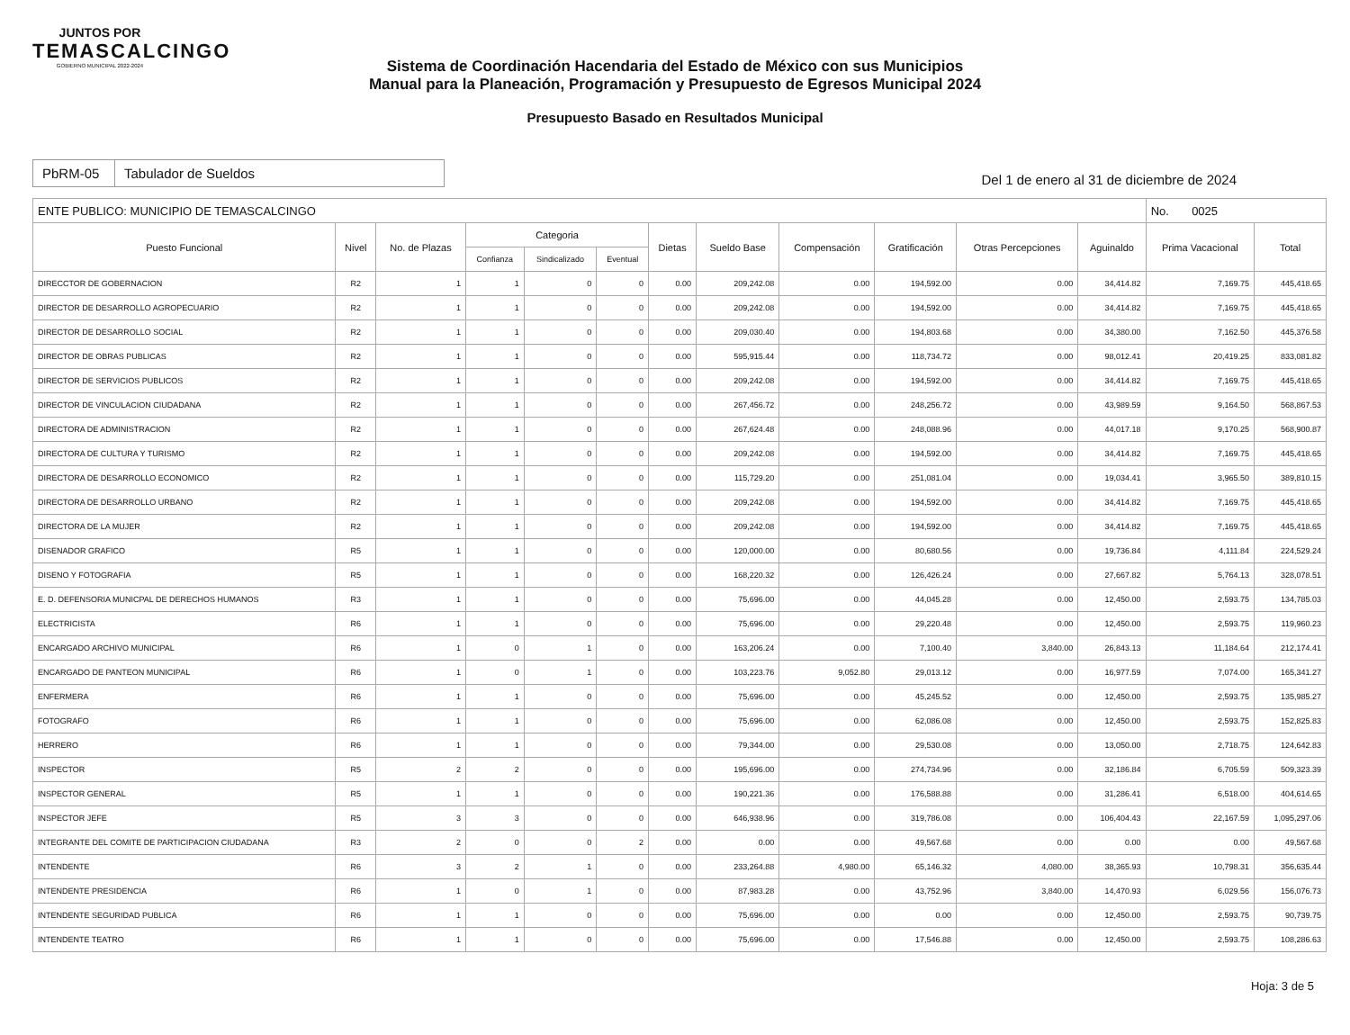JUNTOS POR
TEMASCALCINGO
GOBIERNO MUNICIPAL 2022-2024
Sistema de Coordinación Hacendaria del Estado de México con sus Municipios
Manual para la Planeación, Programación y Presupuesto de Egresos Municipal 2024
Presupuesto Basado en Resultados Municipal
PbRM-05 Tabulador de Sueldos
Del 1 de enero al 31 de diciembre de 2024
| ENTE PUBLICO: MUNICIPIO DE TEMASCALCINGO | | | | | | | | | | | | No. 0025 | |
| --- | --- | --- | --- | --- | --- | --- | --- | --- | --- | --- | --- | --- | --- |
| Puesto Funcional | Nivel | No. de Plazas | Categoria | | | Dietas | Sueldo Base | Compensación | Gratificación | Otras Percepciones | Aguinaldo | Prima Vacacional | Total |
| | | | Confianza | Sindicalizado | Eventual | | | | | | | | |
| DIRECCTOR DE GOBERNACION | R2 | 1 | 1 | 0 | 0 | 0.00 | 209,242.08 | 0.00 | 194,592.00 | 0.00 | 34,414.82 | 7,169.75 | 445,418.65 |
| DIRECTOR DE DESARROLLO AGROPECUARIO | R2 | 1 | 1 | 0 | 0 | 0.00 | 209,242.08 | 0.00 | 194,592.00 | 0.00 | 34,414.82 | 7,169.75 | 445,418.65 |
| DIRECTOR DE DESARROLLO SOCIAL | R2 | 1 | 1 | 0 | 0 | 0.00 | 209,030.40 | 0.00 | 194,803.68 | 0.00 | 34,380.00 | 7,162.50 | 445,376.58 |
| DIRECTOR DE OBRAS PUBLICAS | R2 | 1 | 1 | 0 | 0 | 0.00 | 595,915.44 | 0.00 | 118,734.72 | 0.00 | 98,012.41 | 20,419.25 | 833,081.82 |
| DIRECTOR DE SERVICIOS PUBLICOS | R2 | 1 | 1 | 0 | 0 | 0.00 | 209,242.08 | 0.00 | 194,592.00 | 0.00 | 34,414.82 | 7,169.75 | 445,418.65 |
| DIRECTOR DE VINCULACION CIUDADANA | R2 | 1 | 1 | 0 | 0 | 0.00 | 267,456.72 | 0.00 | 248,256.72 | 0.00 | 43,989.59 | 9,164.50 | 568,867.53 |
| DIRECTORA DE ADMINISTRACION | R2 | 1 | 1 | 0 | 0 | 0.00 | 267,624.48 | 0.00 | 248,088.96 | 0.00 | 44,017.18 | 9,170.25 | 568,900.87 |
| DIRECTORA DE CULTURA Y TURISMO | R2 | 1 | 1 | 0 | 0 | 0.00 | 209,242.08 | 0.00 | 194,592.00 | 0.00 | 34,414.82 | 7,169.75 | 445,418.65 |
| DIRECTORA DE DESARROLLO ECONOMICO | R2 | 1 | 1 | 0 | 0 | 0.00 | 115,729.20 | 0.00 | 251,081.04 | 0.00 | 19,034.41 | 3,965.50 | 389,810.15 |
| DIRECTORA DE DESARROLLO URBANO | R2 | 1 | 1 | 0 | 0 | 0.00 | 209,242.08 | 0.00 | 194,592.00 | 0.00 | 34,414.82 | 7,169.75 | 445,418.65 |
| DIRECTORA DE LA MUJER | R2 | 1 | 1 | 0 | 0 | 0.00 | 209,242.08 | 0.00 | 194,592.00 | 0.00 | 34,414.82 | 7,169.75 | 445,418.65 |
| DISENADOR GRAFICO | R5 | 1 | 1 | 0 | 0 | 0.00 | 120,000.00 | 0.00 | 80,680.56 | 0.00 | 19,736.84 | 4,111.84 | 224,529.24 |
| DISENO Y FOTOGRAFIA | R5 | 1 | 1 | 0 | 0 | 0.00 | 168,220.32 | 0.00 | 126,426.24 | 0.00 | 27,667.82 | 5,764.13 | 328,078.51 |
| E. D. DEFENSORIA MUNICPAL DE DERECHOS HUMANOS | R3 | 1 | 1 | 0 | 0 | 0.00 | 75,696.00 | 0.00 | 44,045.28 | 0.00 | 12,450.00 | 2,593.75 | 134,785.03 |
| ELECTRICISTA | R6 | 1 | 1 | 0 | 0 | 0.00 | 75,696.00 | 0.00 | 29,220.48 | 0.00 | 12,450.00 | 2,593.75 | 119,960.23 |
| ENCARGADO ARCHIVO MUNICIPAL | R6 | 1 | 0 | 1 | 0 | 0.00 | 163,206.24 | 0.00 | 7,100.40 | 3,840.00 | 26,843.13 | 11,184.64 | 212,174.41 |
| ENCARGADO DE PANTEON MUNICIPAL | R6 | 1 | 0 | 1 | 0 | 0.00 | 103,223.76 | 9,052.80 | 29,013.12 | 0.00 | 16,977.59 | 7,074.00 | 165,341.27 |
| ENFERMERA | R6 | 1 | 1 | 0 | 0 | 0.00 | 75,696.00 | 0.00 | 45,245.52 | 0.00 | 12,450.00 | 2,593.75 | 135,985.27 |
| FOTOGRAFO | R6 | 1 | 1 | 0 | 0 | 0.00 | 75,696.00 | 0.00 | 62,086.08 | 0.00 | 12,450.00 | 2,593.75 | 152,825.83 |
| HERRERO | R6 | 1 | 1 | 0 | 0 | 0.00 | 79,344.00 | 0.00 | 29,530.08 | 0.00 | 13,050.00 | 2,718.75 | 124,642.83 |
| INSPECTOR | R5 | 2 | 2 | 0 | 0 | 0.00 | 195,696.00 | 0.00 | 274,734.96 | 0.00 | 32,186.84 | 6,705.59 | 509,323.39 |
| INSPECTOR GENERAL | R5 | 1 | 1 | 0 | 0 | 0.00 | 190,221.36 | 0.00 | 176,588.88 | 0.00 | 31,286.41 | 6,518.00 | 404,614.65 |
| INSPECTOR JEFE | R5 | 3 | 3 | 0 | 0 | 0.00 | 646,938.96 | 0.00 | 319,786.08 | 0.00 | 106,404.43 | 22,167.59 | 1,095,297.06 |
| INTEGRANTE DEL COMITE DE PARTICIPACION CIUDADANA | R3 | 2 | 0 | 0 | 2 | 0.00 | 0.00 | 0.00 | 49,567.68 | 0.00 | 0.00 | 0.00 | 49,567.68 |
| INTENDENTE | R6 | 3 | 2 | 1 | 0 | 0.00 | 233,264.88 | 4,980.00 | 65,146.32 | 4,080.00 | 38,365.93 | 10,798.31 | 356,635.44 |
| INTENDENTE PRESIDENCIA | R6 | 1 | 0 | 1 | 0 | 0.00 | 87,983.28 | 0.00 | 43,752.96 | 3,840.00 | 14,470.93 | 6,029.56 | 156,076.73 |
| INTENDENTE SEGURIDAD PUBLICA | R6 | 1 | 1 | 0 | 0 | 0.00 | 75,696.00 | 0.00 | 0.00 | 0.00 | 12,450.00 | 2,593.75 | 90,739.75 |
| INTENDENTE TEATRO | R6 | 1 | 1 | 0 | 0 | 0.00 | 75,696.00 | 0.00 | 17,546.88 | 0.00 | 12,450.00 | 2,593.75 | 108,286.63 |
Hoja: 3 de 5